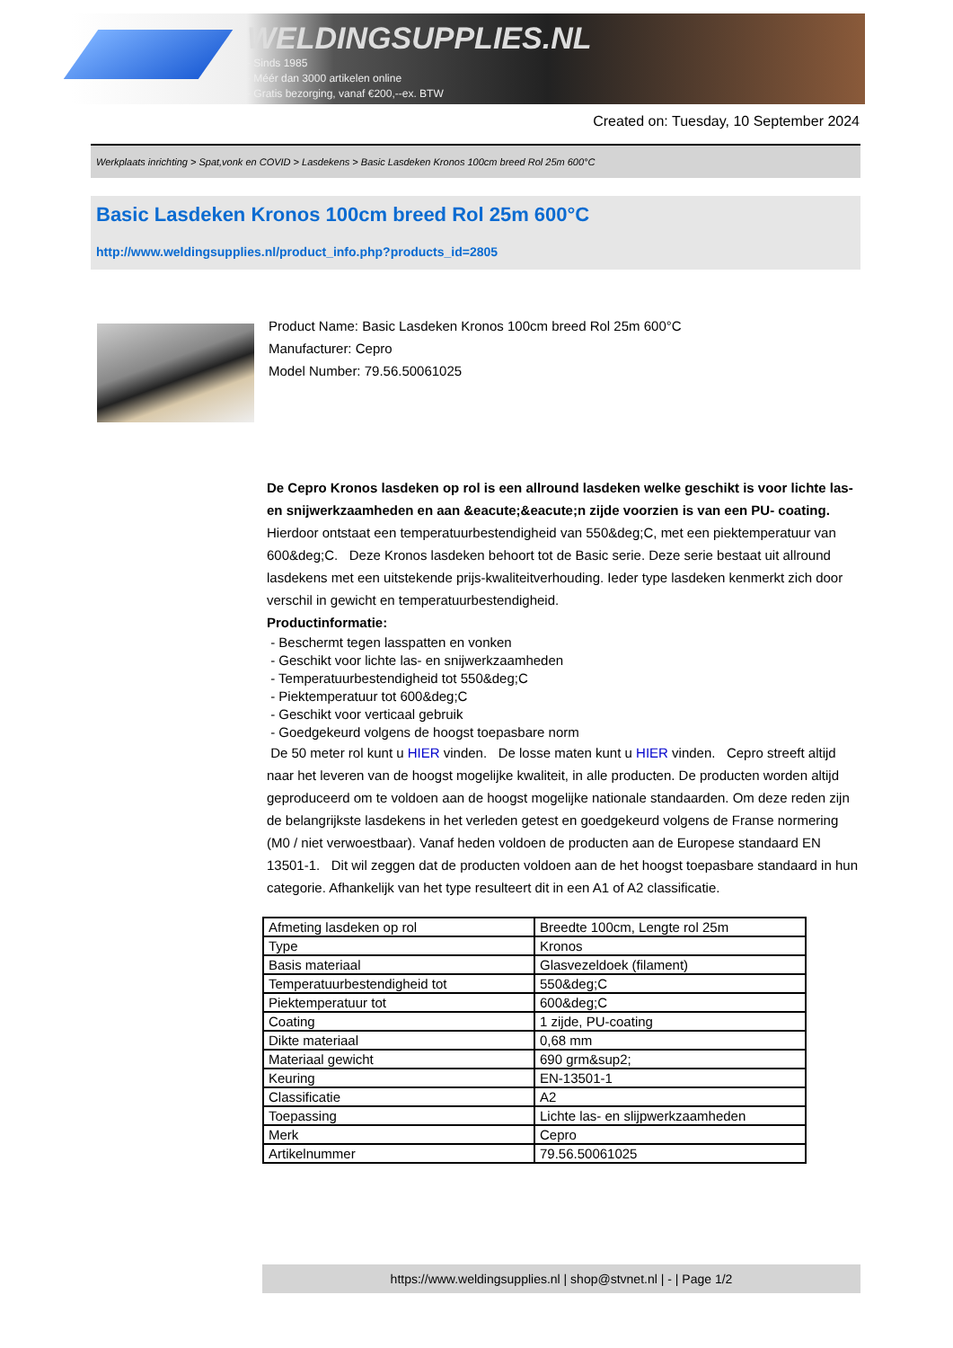WELDINGSUPPLIES.NL
- Sinds 1985
- Méér dan 3000 artikelen online
- Gratis bezorging, vanaf €200,--ex. BTW
Created on: Tuesday, 10 September 2024
Werkplaats inrichting > Spat,vonk en COVID > Lasdekens > Basic Lasdeken Kronos 100cm breed Rol 25m 600°C
Basic Lasdeken Kronos 100cm breed Rol 25m 600°C
http://www.weldingsupplies.nl/product_info.php?products_id=2805
Product Name: Basic Lasdeken Kronos 100cm breed Rol 25m 600°C
Manufacturer: Cepro
Model Number: 79.56.50061025
De Cepro Kronos lasdeken op rol is een allround lasdeken welke geschikt is voor lichte las- en snijwerkzaamheden en aan &eacute;&eacute;n zijde voorzien is van een PU- coating. Hierdoor ontstaat een temperatuurbestendigheid van 550&deg;C, met een piektemperatuur van 600&deg;C. Deze Kronos lasdeken behoort tot de Basic serie. Deze serie bestaat uit allround lasdekens met een uitstekende prijs-kwaliteitverhouding. Ieder type lasdeken kenmerkt zich door verschil in gewicht en temperatuurbestendigheid.
Productinformatie:
- Beschermt tegen lasspatten en vonken
- Geschikt voor lichte las- en snijwerkzaamheden
- Temperatuurbestendigheid tot 550&deg;C
- Piektemperatuur tot 600&deg;C
- Geschikt voor verticaal gebruik
- Goedgekeurd volgens de hoogst toepasbare norm
De 50 meter rol kunt u HIER vinden. De losse maten kunt u HIER vinden. Cepro streeft altijd naar het leveren van de hoogst mogelijke kwaliteit, in alle producten. De producten worden altijd geproduceerd om te voldoen aan de hoogst mogelijke nationale standaarden. Om deze reden zijn de belangrijkste lasdekens in het verleden getest en goedgekeurd volgens de Franse normering (M0 / niet verwoestbaar). Vanaf heden voldoen de producten aan de Europese standaard EN 13501-1. Dit wil zeggen dat de producten voldoen aan de het hoogst toepasbare standaard in hun categorie. Afhankelijk van het type resulteert dit in een A1 of A2 classificatie.
| Afmeting lasdeken op rol | Breedte 100cm, Lengte rol 25m |
| Type | Kronos |
| Basis materiaal | Glasvezeldoek (filament) |
| Temperatuurbestendigheid tot | 550&deg;C |
| Piektemperatuur tot | 600&deg;C |
| Coating | 1 zijde, PU-coating |
| Dikte materiaal | 0,68 mm |
| Materiaal gewicht | 690 grm&sup2; |
| Keuring | EN-13501-1 |
| Classificatie | A2 |
| Toepassing | Lichte las- en slijpwerkzaamheden |
| Merk | Cepro |
| Artikelnummer | 79.56.50061025 |
https://www.weldingsupplies.nl | shop@stvnet.nl | - | Page 1/2